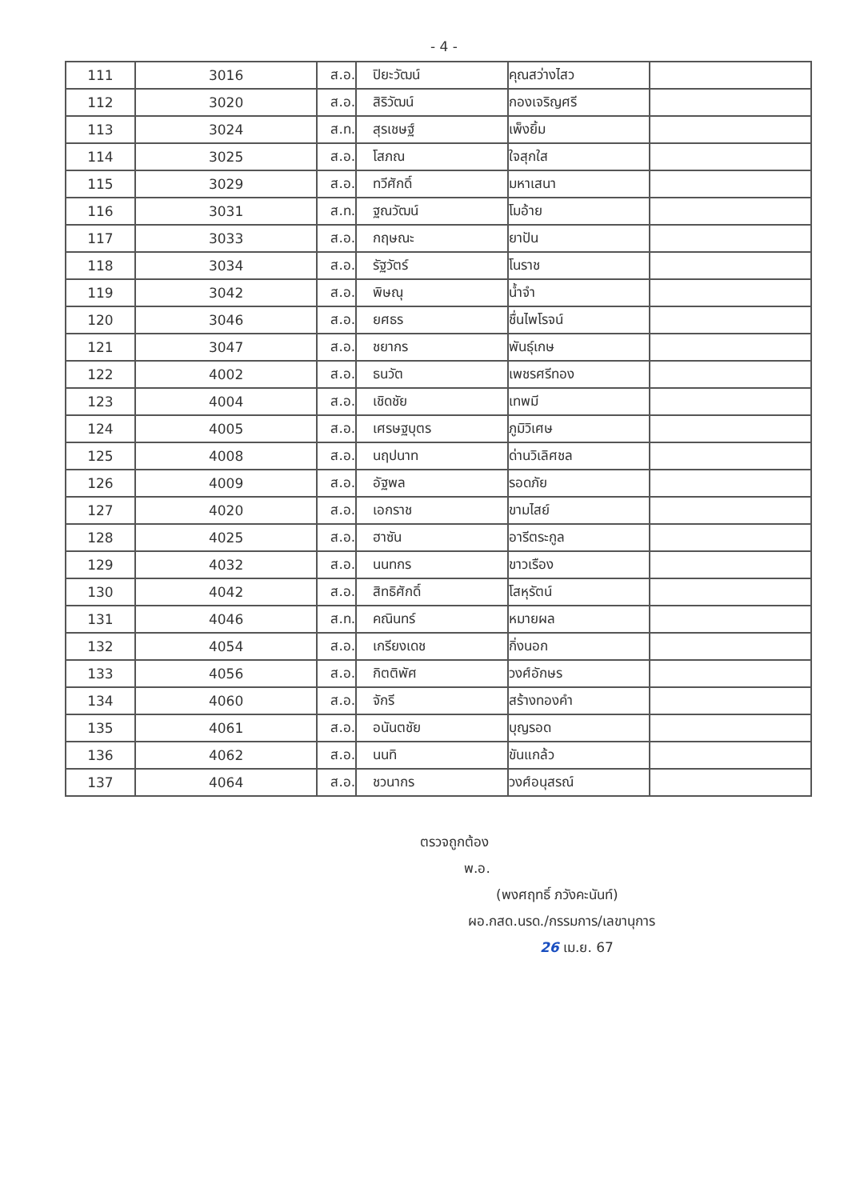- 4 -
| 111 | 3016 | ส.อ. | ปิยะวัฒน์ | คุณสว่างไสว | |
| 112 | 3020 | ส.อ. | สิริวัฒน์ | กองเจริญศรี | |
| 113 | 3024 | ส.ท. | สุรเชษฐ์ | เพ็งยิ้ม | |
| 114 | 3025 | ส.อ. | โสภณ | ใจสุกใส | |
| 115 | 3029 | ส.อ. | ทวีศักดิ์ | มหาเสนา | |
| 116 | 3031 | ส.ท. | ฐณวัฒน์ | โมอ้าย | |
| 117 | 3033 | ส.อ. | กฤษณะ | ยาปัน | |
| 118 | 3034 | ส.อ. | รัฐวัตร์ | โนราช | |
| 119 | 3042 | ส.อ. | พิษณุ | น้ำจำ | |
| 120 | 3046 | ส.อ. | ยศธร | ชื่นไพโรจน์ | |
| 121 | 3047 | ส.อ. | ชยากร | พันธุ์เกษ | |
| 122 | 4002 | ส.อ. | ธนวัต | เพชรศรีทอง | |
| 123 | 4004 | ส.อ. | เชิดชัย | เทพมี | |
| 124 | 4005 | ส.อ. | เศรษฐบุตร | ภูมิวิเศษ | |
| 125 | 4008 | ส.อ. | นฤปนาท | ด่านวิเลิศชล | |
| 126 | 4009 | ส.อ. | อัฐพล | รอดภัย | |
| 127 | 4020 | ส.อ. | เอกราช | ขามไสย์ | |
| 128 | 4025 | ส.อ. | ฮาซัน | อารีตระกูล | |
| 129 | 4032 | ส.อ. | นนทกร | ขาวเรือง | |
| 130 | 4042 | ส.อ. | สิทธิศักดิ์ | โสหุรัตน์ | |
| 131 | 4046 | ส.ท. | คณินทร์ | หมายผล | |
| 132 | 4054 | ส.อ. | เกรียงเดช | กิ่งนอก | |
| 133 | 4056 | ส.อ. | กิตติพัศ | วงศ์อักษร | |
| 134 | 4060 | ส.อ. | จักรี | สร้างทองคำ | |
| 135 | 4061 | ส.อ. | อนันตชัย | บุญรอด | |
| 136 | 4062 | ส.อ. | นนทิ | ขันแกล้ว | |
| 137 | 4064 | ส.อ. | ชวนากร | วงศ์อนุสรณ์ | |
ตรวจถูกต้อง
พ.อ.
(พงศฤทธิ์ ภวังคะนันท์)
ผอ.กสด.นรด./กรรมการ/เลขานุการ
26 เม.ย. 67